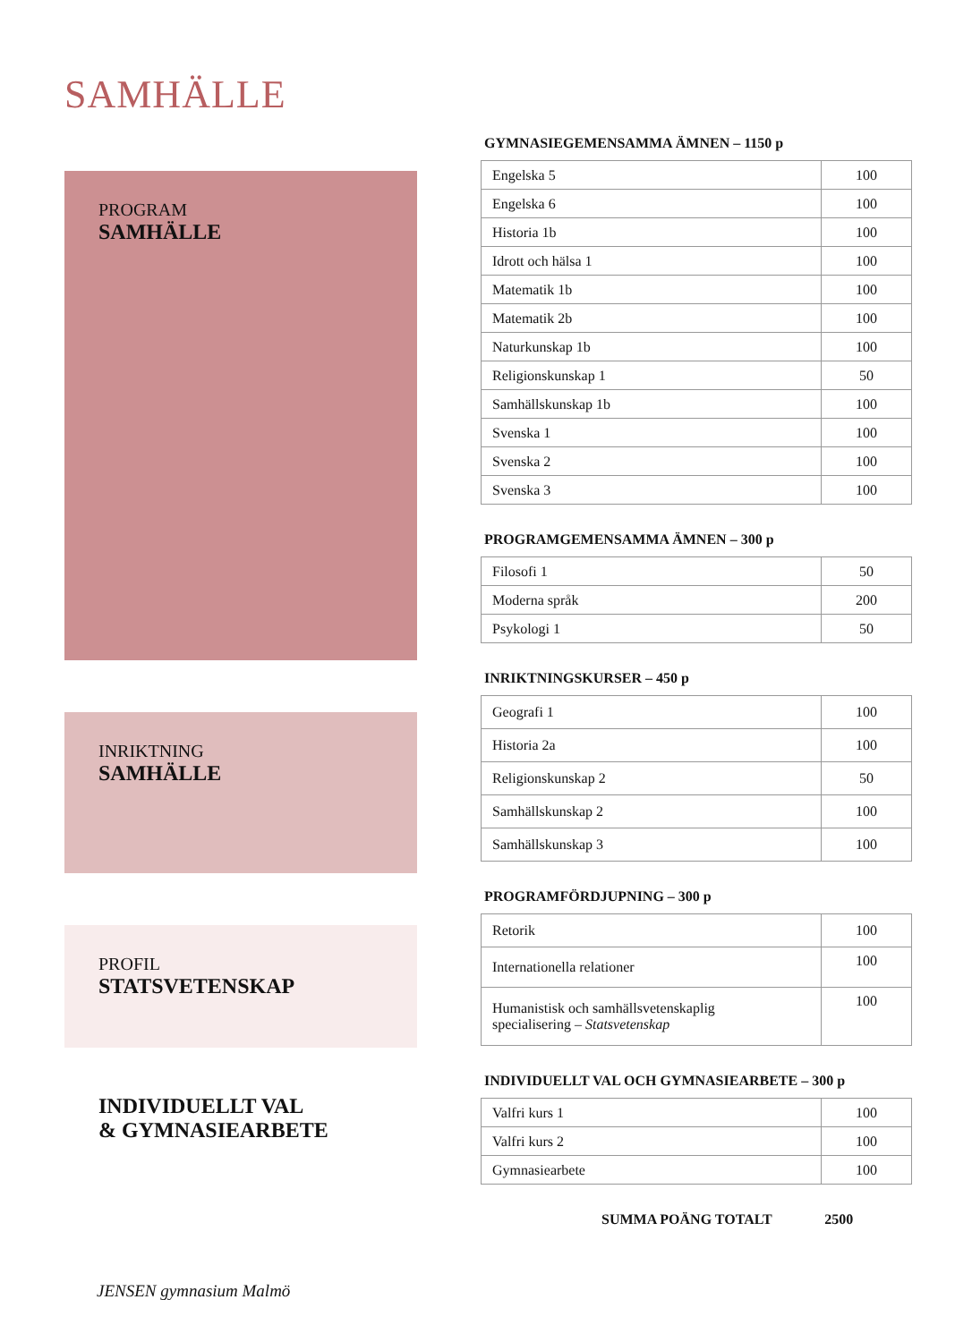SAMHÄLLE
PROGRAM
SAMHÄLLE
INRIKTNING
SAMHÄLLE
PROFIL
STATSVETENSKAP
INDIVIDUELLT VAL
& GYMNASIEARBETE
GYMNASIEGEMENSAMMA ÄMNEN – 1150 p
| Engelska 5 | 100 |
| Engelska 6 | 100 |
| Historia 1b | 100 |
| Idrott och hälsa 1 | 100 |
| Matematik 1b | 100 |
| Matematik 2b | 100 |
| Naturkunskap 1b | 100 |
| Religionskunskap 1 | 50 |
| Samhällskunskap 1b | 100 |
| Svenska 1 | 100 |
| Svenska 2 | 100 |
| Svenska 3 | 100 |
PROGRAMGEMENSAMMA ÄMNEN – 300 p
| Filosofi 1 | 50 |
| Moderna språk | 200 |
| Psykologi 1 | 50 |
INRIKTNINGSKURSER – 450 p
| Geografi 1 | 100 |
| Historia 2a | 100 |
| Religionskunskap 2 | 50 |
| Samhällskunskap 2 | 100 |
| Samhällskunskap 3 | 100 |
PROGRAMFÖRDJUPNING – 300 p
| Retorik | 100 |
| Internationella relationer | 100 |
| Humanistisk och samhällsvetenskaplig specialisering – Statsvetenskap | 100 |
INDIVIDUELLT VAL OCH GYMNASIEARBETE – 300 p
| Valfri kurs 1 | 100 |
| Valfri kurs 2 | 100 |
| Gymnasiearbete | 100 |
SUMMA POÄNG TOTALT 2500
JENSEN gymnasium Malmö